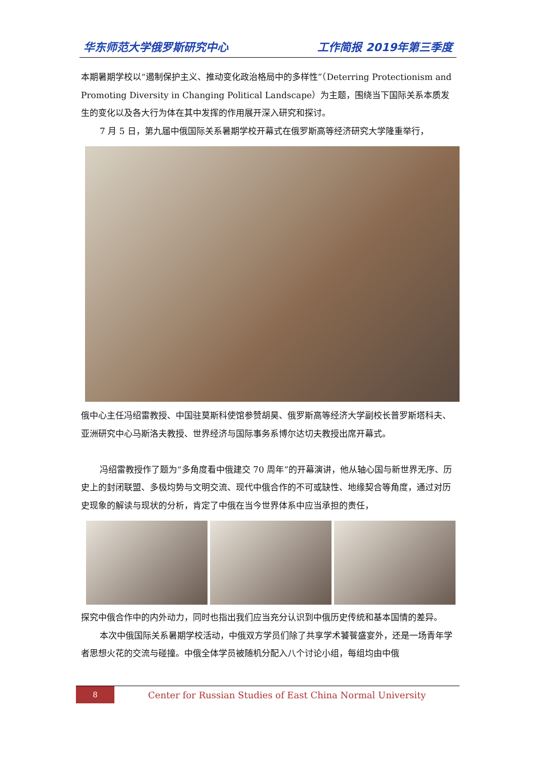华东师范大学俄罗斯研究中心 工作简报 2019年第三季度
本期暑期学校以“遏制保护主义、推动变化政治格局中的多样性”（Deterring Protectionism and Promoting Diversity in Changing Political Landscape）为主题，围绕当下国际关系本质发生的变化以及各大行为体在其中发挥的作用展开深入研究和探讨。
7 月 5 日，第九届中俄国际关系暑期学校开幕式在俄罗斯高等经济研究大学隆重举行，
俄中心主任冯绍雷教授、中国驻莫斯科使馆参赞胡昊、俄罗斯高等经济大学副校长普罗斯塔科夫、亚洲研究中心马斯洛夫教授、世界经济与国际事务系博尔达切夫教授出席开幕式。
冯绍雷教授作了题为“多角度看中俄建交 70 周年”的开幕演讲，他从轴心国与新世界无序、历史上的封闭联盟、多极均势与文明交流、现代中俄合作的不可或缺性、地缘契合等角度，通过对历史现象的解读与现状的分析，肯定了中俄在当今世界体系中应当承担的责任，
探究中俄合作中的内外动力，同时也指出我们应当充分认识到中俄历史传统和基本国情的差异。
本次中俄国际关系暑期学校活动，中俄双方学员们除了共享学术饕餮盛宴外，还是一场青年学者思想火花的交流与碰撞。中俄全体学员被随机分配入八个讨论小组，每组均由中俄
8
Center for Russian Studies of East China Normal University